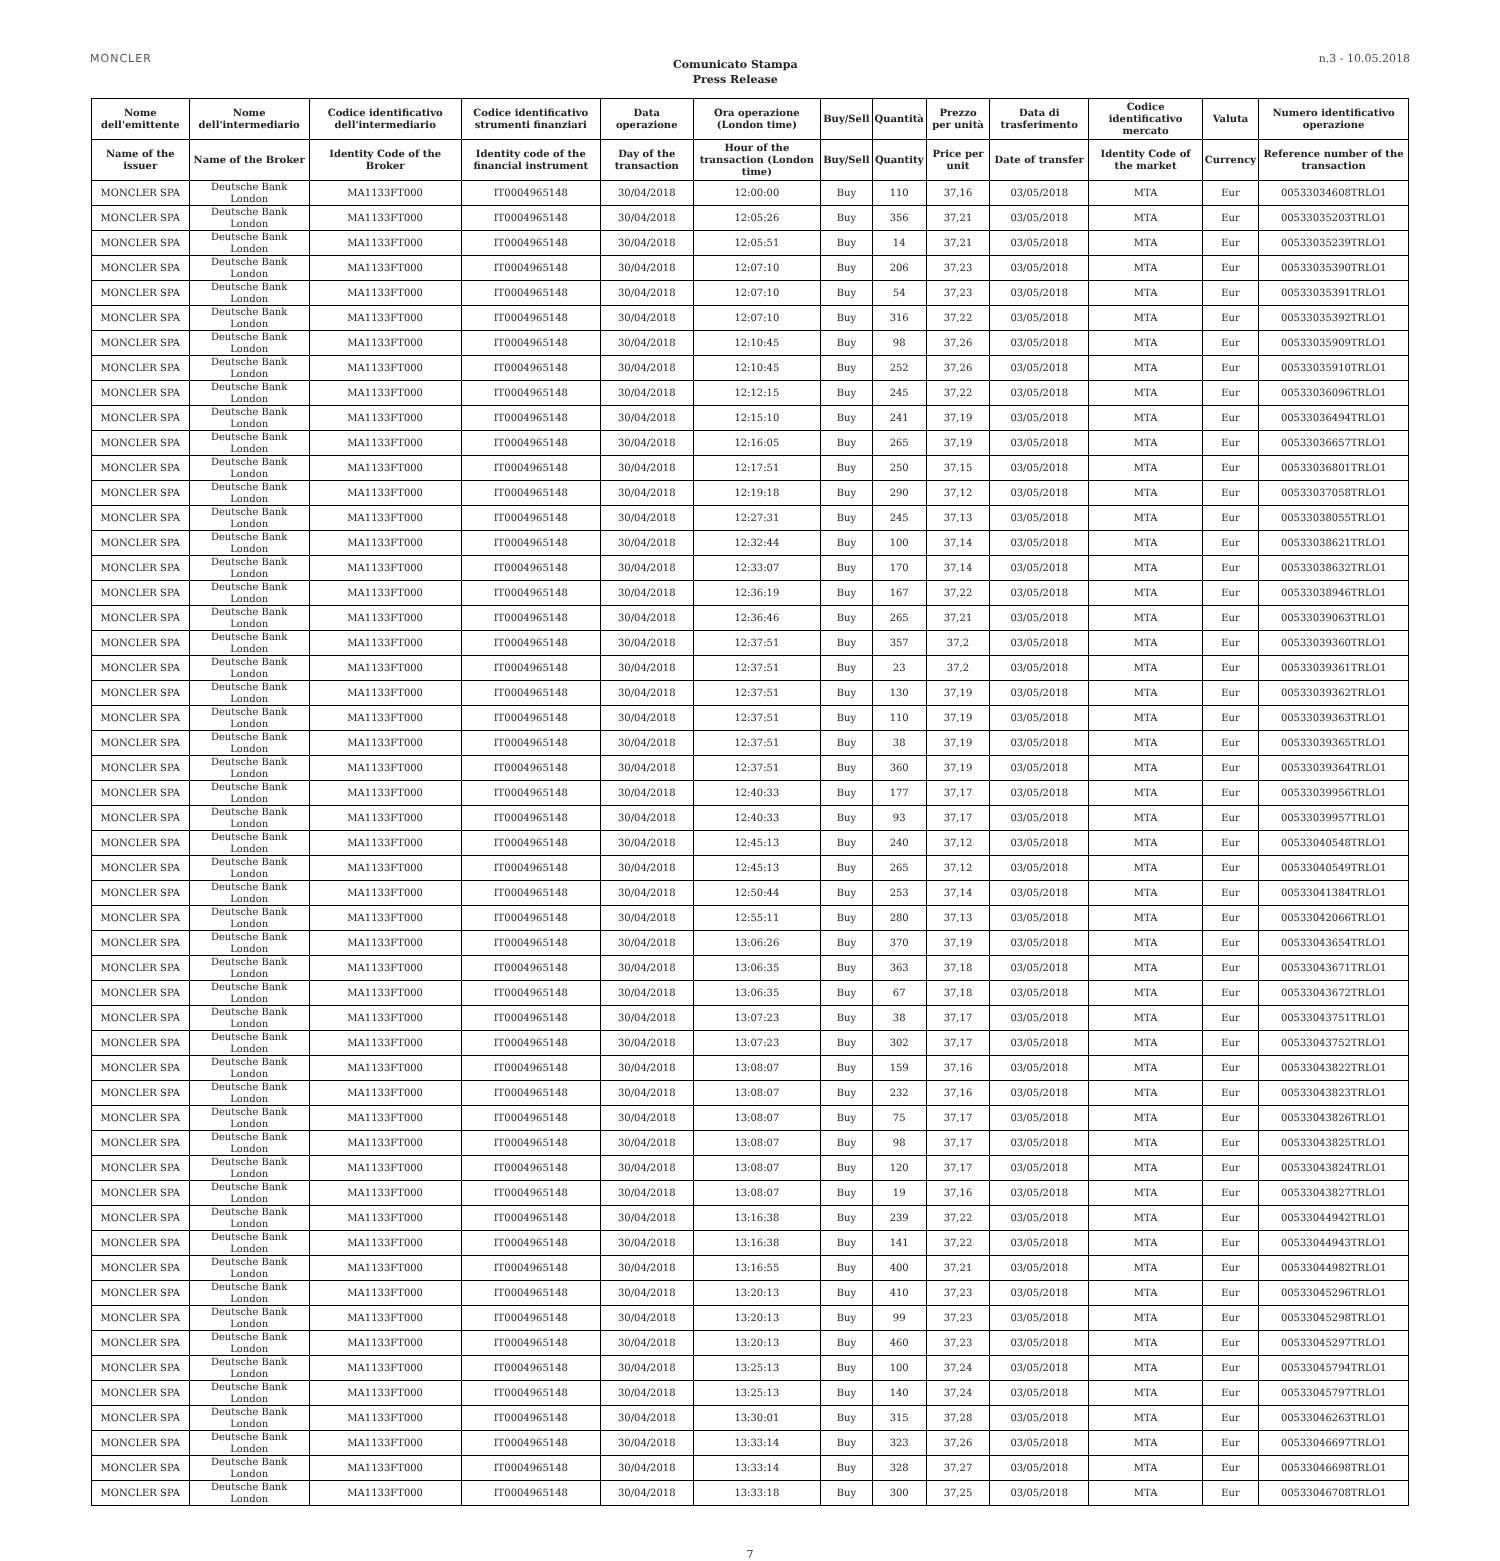MONCLER
Comunicato Stampa
Press Release
n.3 - 10.05.2018
| Nome dell'emittente | Nome dell'intermediario | Codice identificativo dell'intermediario | Codice identificativo strumenti finanziari | Data operazione | Ora operazione (London time) | Buy/Sell | Quantità | Prezzo per unità | Data di trasferimento | Codice identificativo mercato | Valuta | Numero identificativo operazione |
| --- | --- | --- | --- | --- | --- | --- | --- | --- | --- | --- | --- | --- |
| Name of the issuer | Name of the Broker | Identity Code of the Broker | Identity code of the financial instrument | Day of the transaction | Hour of the transaction (London time) | Buy/Sell | Quantity | Price per unit | Date of transfer | Identity Code of the market | Currency | Reference number of the transaction |
| MONCLER SPA | Deutsche Bank London | MA1133FT000 | IT0004965148 | 30/04/2018 | 12:00:00 | Buy | 110 | 37,16 | 03/05/2018 | MTA | Eur | 00533034608TRLO1 |
| MONCLER SPA | Deutsche Bank London | MA1133FT000 | IT0004965148 | 30/04/2018 | 12:05:26 | Buy | 356 | 37,21 | 03/05/2018 | MTA | Eur | 00533035203TRLO1 |
| MONCLER SPA | Deutsche Bank London | MA1133FT000 | IT0004965148 | 30/04/2018 | 12:05:51 | Buy | 14 | 37,21 | 03/05/2018 | MTA | Eur | 00533035239TRLO1 |
| MONCLER SPA | Deutsche Bank London | MA1133FT000 | IT0004965148 | 30/04/2018 | 12:07:10 | Buy | 206 | 37,23 | 03/05/2018 | MTA | Eur | 00533035390TRLO1 |
| MONCLER SPA | Deutsche Bank London | MA1133FT000 | IT0004965148 | 30/04/2018 | 12:07:10 | Buy | 54 | 37,23 | 03/05/2018 | MTA | Eur | 00533035391TRLO1 |
| MONCLER SPA | Deutsche Bank London | MA1133FT000 | IT0004965148 | 30/04/2018 | 12:07:10 | Buy | 316 | 37,22 | 03/05/2018 | MTA | Eur | 00533035392TRLO1 |
| MONCLER SPA | Deutsche Bank London | MA1133FT000 | IT0004965148 | 30/04/2018 | 12:10:45 | Buy | 98 | 37,26 | 03/05/2018 | MTA | Eur | 00533035909TRLO1 |
| MONCLER SPA | Deutsche Bank London | MA1133FT000 | IT0004965148 | 30/04/2018 | 12:10:45 | Buy | 252 | 37,26 | 03/05/2018 | MTA | Eur | 00533035910TRLO1 |
| MONCLER SPA | Deutsche Bank London | MA1133FT000 | IT0004965148 | 30/04/2018 | 12:12:15 | Buy | 245 | 37,22 | 03/05/2018 | MTA | Eur | 00533036096TRLO1 |
| MONCLER SPA | Deutsche Bank London | MA1133FT000 | IT0004965148 | 30/04/2018 | 12:15:10 | Buy | 241 | 37,19 | 03/05/2018 | MTA | Eur | 00533036494TRLO1 |
| MONCLER SPA | Deutsche Bank London | MA1133FT000 | IT0004965148 | 30/04/2018 | 12:16:05 | Buy | 265 | 37,19 | 03/05/2018 | MTA | Eur | 00533036657TRLO1 |
| MONCLER SPA | Deutsche Bank London | MA1133FT000 | IT0004965148 | 30/04/2018 | 12:17:51 | Buy | 250 | 37,15 | 03/05/2018 | MTA | Eur | 00533036801TRLO1 |
| MONCLER SPA | Deutsche Bank London | MA1133FT000 | IT0004965148 | 30/04/2018 | 12:19:18 | Buy | 290 | 37,12 | 03/05/2018 | MTA | Eur | 00533037058TRLO1 |
| MONCLER SPA | Deutsche Bank London | MA1133FT000 | IT0004965148 | 30/04/2018 | 12:27:31 | Buy | 245 | 37,13 | 03/05/2018 | MTA | Eur | 00533038055TRLO1 |
| MONCLER SPA | Deutsche Bank London | MA1133FT000 | IT0004965148 | 30/04/2018 | 12:32:44 | Buy | 100 | 37,14 | 03/05/2018 | MTA | Eur | 00533038621TRLO1 |
| MONCLER SPA | Deutsche Bank London | MA1133FT000 | IT0004965148 | 30/04/2018 | 12:33:07 | Buy | 170 | 37,14 | 03/05/2018 | MTA | Eur | 00533038632TRLO1 |
| MONCLER SPA | Deutsche Bank London | MA1133FT000 | IT0004965148 | 30/04/2018 | 12:36:19 | Buy | 167 | 37,22 | 03/05/2018 | MTA | Eur | 00533038946TRLO1 |
| MONCLER SPA | Deutsche Bank London | MA1133FT000 | IT0004965148 | 30/04/2018 | 12:36:46 | Buy | 265 | 37,21 | 03/05/2018 | MTA | Eur | 00533039063TRLO1 |
| MONCLER SPA | Deutsche Bank London | MA1133FT000 | IT0004965148 | 30/04/2018 | 12:37:51 | Buy | 357 | 37,2 | 03/05/2018 | MTA | Eur | 00533039360TRLO1 |
| MONCLER SPA | Deutsche Bank London | MA1133FT000 | IT0004965148 | 30/04/2018 | 12:37:51 | Buy | 23 | 37,2 | 03/05/2018 | MTA | Eur | 00533039361TRLO1 |
| MONCLER SPA | Deutsche Bank London | MA1133FT000 | IT0004965148 | 30/04/2018 | 12:37:51 | Buy | 130 | 37,19 | 03/05/2018 | MTA | Eur | 00533039362TRLO1 |
| MONCLER SPA | Deutsche Bank London | MA1133FT000 | IT0004965148 | 30/04/2018 | 12:37:51 | Buy | 110 | 37,19 | 03/05/2018 | MTA | Eur | 00533039363TRLO1 |
| MONCLER SPA | Deutsche Bank London | MA1133FT000 | IT0004965148 | 30/04/2018 | 12:37:51 | Buy | 38 | 37,19 | 03/05/2018 | MTA | Eur | 00533039365TRLO1 |
| MONCLER SPA | Deutsche Bank London | MA1133FT000 | IT0004965148 | 30/04/2018 | 12:37:51 | Buy | 360 | 37,19 | 03/05/2018 | MTA | Eur | 00533039364TRLO1 |
| MONCLER SPA | Deutsche Bank London | MA1133FT000 | IT0004965148 | 30/04/2018 | 12:40:33 | Buy | 177 | 37,17 | 03/05/2018 | MTA | Eur | 00533039956TRLO1 |
| MONCLER SPA | Deutsche Bank London | MA1133FT000 | IT0004965148 | 30/04/2018 | 12:40:33 | Buy | 93 | 37,17 | 03/05/2018 | MTA | Eur | 00533039957TRLO1 |
| MONCLER SPA | Deutsche Bank London | MA1133FT000 | IT0004965148 | 30/04/2018 | 12:45:13 | Buy | 240 | 37,12 | 03/05/2018 | MTA | Eur | 00533040548TRLO1 |
| MONCLER SPA | Deutsche Bank London | MA1133FT000 | IT0004965148 | 30/04/2018 | 12:45:13 | Buy | 265 | 37,12 | 03/05/2018 | MTA | Eur | 00533040549TRLO1 |
| MONCLER SPA | Deutsche Bank London | MA1133FT000 | IT0004965148 | 30/04/2018 | 12:50:44 | Buy | 253 | 37,14 | 03/05/2018 | MTA | Eur | 00533041384TRLO1 |
| MONCLER SPA | Deutsche Bank London | MA1133FT000 | IT0004965148 | 30/04/2018 | 12:55:11 | Buy | 280 | 37,13 | 03/05/2018 | MTA | Eur | 00533042066TRLO1 |
| MONCLER SPA | Deutsche Bank London | MA1133FT000 | IT0004965148 | 30/04/2018 | 13:06:26 | Buy | 370 | 37,19 | 03/05/2018 | MTA | Eur | 00533043654TRLO1 |
| MONCLER SPA | Deutsche Bank London | MA1133FT000 | IT0004965148 | 30/04/2018 | 13:06:35 | Buy | 363 | 37,18 | 03/05/2018 | MTA | Eur | 00533043671TRLO1 |
| MONCLER SPA | Deutsche Bank London | MA1133FT000 | IT0004965148 | 30/04/2018 | 13:06:35 | Buy | 67 | 37,18 | 03/05/2018 | MTA | Eur | 00533043672TRLO1 |
| MONCLER SPA | Deutsche Bank London | MA1133FT000 | IT0004965148 | 30/04/2018 | 13:07:23 | Buy | 38 | 37,17 | 03/05/2018 | MTA | Eur | 00533043751TRLO1 |
| MONCLER SPA | Deutsche Bank London | MA1133FT000 | IT0004965148 | 30/04/2018 | 13:07:23 | Buy | 302 | 37,17 | 03/05/2018 | MTA | Eur | 00533043752TRLO1 |
| MONCLER SPA | Deutsche Bank London | MA1133FT000 | IT0004965148 | 30/04/2018 | 13:08:07 | Buy | 159 | 37,16 | 03/05/2018 | MTA | Eur | 00533043822TRLO1 |
| MONCLER SPA | Deutsche Bank London | MA1133FT000 | IT0004965148 | 30/04/2018 | 13:08:07 | Buy | 232 | 37,16 | 03/05/2018 | MTA | Eur | 00533043823TRLO1 |
| MONCLER SPA | Deutsche Bank London | MA1133FT000 | IT0004965148 | 30/04/2018 | 13:08:07 | Buy | 75 | 37,17 | 03/05/2018 | MTA | Eur | 00533043826TRLO1 |
| MONCLER SPA | Deutsche Bank London | MA1133FT000 | IT0004965148 | 30/04/2018 | 13:08:07 | Buy | 98 | 37,17 | 03/05/2018 | MTA | Eur | 00533043825TRLO1 |
| MONCLER SPA | Deutsche Bank London | MA1133FT000 | IT0004965148 | 30/04/2018 | 13:08:07 | Buy | 120 | 37,17 | 03/05/2018 | MTA | Eur | 00533043824TRLO1 |
| MONCLER SPA | Deutsche Bank London | MA1133FT000 | IT0004965148 | 30/04/2018 | 13:08:07 | Buy | 19 | 37,16 | 03/05/2018 | MTA | Eur | 00533043827TRLO1 |
| MONCLER SPA | Deutsche Bank London | MA1133FT000 | IT0004965148 | 30/04/2018 | 13:16:38 | Buy | 239 | 37,22 | 03/05/2018 | MTA | Eur | 00533044942TRLO1 |
| MONCLER SPA | Deutsche Bank London | MA1133FT000 | IT0004965148 | 30/04/2018 | 13:16:38 | Buy | 141 | 37,22 | 03/05/2018 | MTA | Eur | 00533044943TRLO1 |
| MONCLER SPA | Deutsche Bank London | MA1133FT000 | IT0004965148 | 30/04/2018 | 13:16:55 | Buy | 400 | 37,21 | 03/05/2018 | MTA | Eur | 00533044982TRLO1 |
| MONCLER SPA | Deutsche Bank London | MA1133FT000 | IT0004965148 | 30/04/2018 | 13:20:13 | Buy | 410 | 37,23 | 03/05/2018 | MTA | Eur | 00533045296TRLO1 |
| MONCLER SPA | Deutsche Bank London | MA1133FT000 | IT0004965148 | 30/04/2018 | 13:20:13 | Buy | 99 | 37,23 | 03/05/2018 | MTA | Eur | 00533045298TRLO1 |
| MONCLER SPA | Deutsche Bank London | MA1133FT000 | IT0004965148 | 30/04/2018 | 13:20:13 | Buy | 460 | 37,23 | 03/05/2018 | MTA | Eur | 00533045297TRLO1 |
| MONCLER SPA | Deutsche Bank London | MA1133FT000 | IT0004965148 | 30/04/2018 | 13:25:13 | Buy | 100 | 37,24 | 03/05/2018 | MTA | Eur | 00533045794TRLO1 |
| MONCLER SPA | Deutsche Bank London | MA1133FT000 | IT0004965148 | 30/04/2018 | 13:25:13 | Buy | 140 | 37,24 | 03/05/2018 | MTA | Eur | 00533045797TRLO1 |
| MONCLER SPA | Deutsche Bank London | MA1133FT000 | IT0004965148 | 30/04/2018 | 13:30:01 | Buy | 315 | 37,28 | 03/05/2018 | MTA | Eur | 00533046263TRLO1 |
| MONCLER SPA | Deutsche Bank London | MA1133FT000 | IT0004965148 | 30/04/2018 | 13:33:14 | Buy | 323 | 37,26 | 03/05/2018 | MTA | Eur | 00533046697TRLO1 |
| MONCLER SPA | Deutsche Bank London | MA1133FT000 | IT0004965148 | 30/04/2018 | 13:33:14 | Buy | 328 | 37,27 | 03/05/2018 | MTA | Eur | 00533046698TRLO1 |
| MONCLER SPA | Deutsche Bank London | MA1133FT000 | IT0004965148 | 30/04/2018 | 13:33:18 | Buy | 300 | 37,25 | 03/05/2018 | MTA | Eur | 00533046708TRLO1 |
7